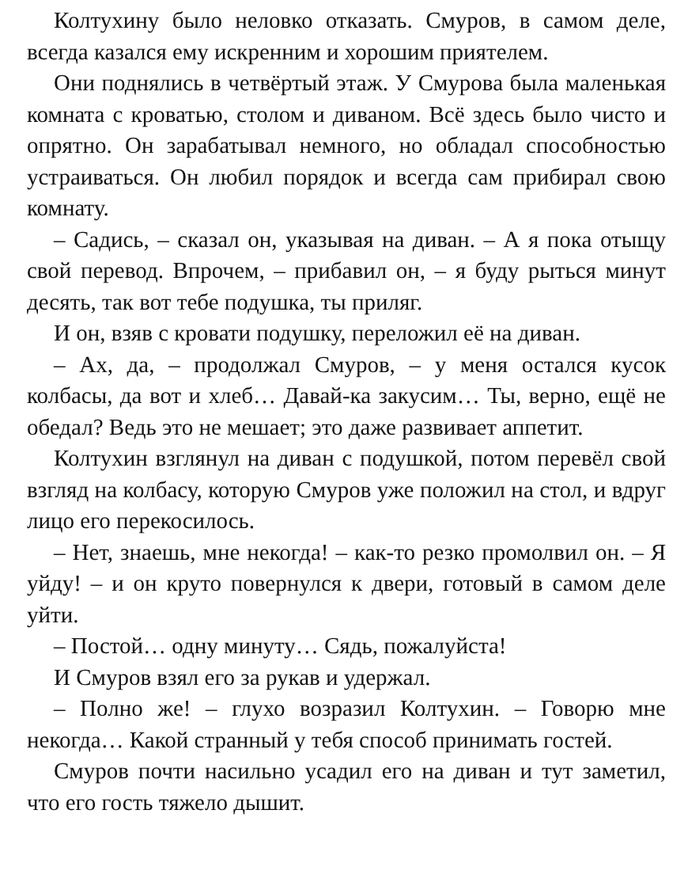Колтухину было неловко отказать. Смуров, в самом деле, всегда казался ему искренним и хорошим приятелем.
Они поднялись в четвёртый этаж. У Смурова была маленькая комната с кроватью, столом и диваном. Всё здесь было чисто и опрятно. Он зарабатывал немного, но обладал способностью устраиваться. Он любил порядок и всегда сам прибирал свою комнату.
– Садись, – сказал он, указывая на диван. – А я пока отыщу свой перевод. Впрочем, – прибавил он, – я буду рыться минут десять, так вот тебе подушка, ты приляг.
И он, взяв с кровати подушку, переложил её на диван.
– Ах, да, – продолжал Смуров, – у меня остался кусок колбасы, да вот и хлеб… Давай-ка закусим… Ты, верно, ещё не обедал? Ведь это не мешает; это даже развивает аппетит.
Колтухин взглянул на диван с подушкой, потом перевёл свой взгляд на колбасу, которую Смуров уже положил на стол, и вдруг лицо его перекосилось.
– Нет, знаешь, мне некогда! – как-то резко промолвил он. – Я уйду! – и он круто повернулся к двери, готовый в самом деле уйти.
– Постой… одну минуту… Сядь, пожалуйста!
И Смуров взял его за рукав и удержал.
– Полно же! – глухо возразил Колтухин. – Говорю мне некогда… Какой странный у тебя способ принимать гостей.
Смуров почти насильно усадил его на диван и тут заметил, что его гость тяжело дышит.